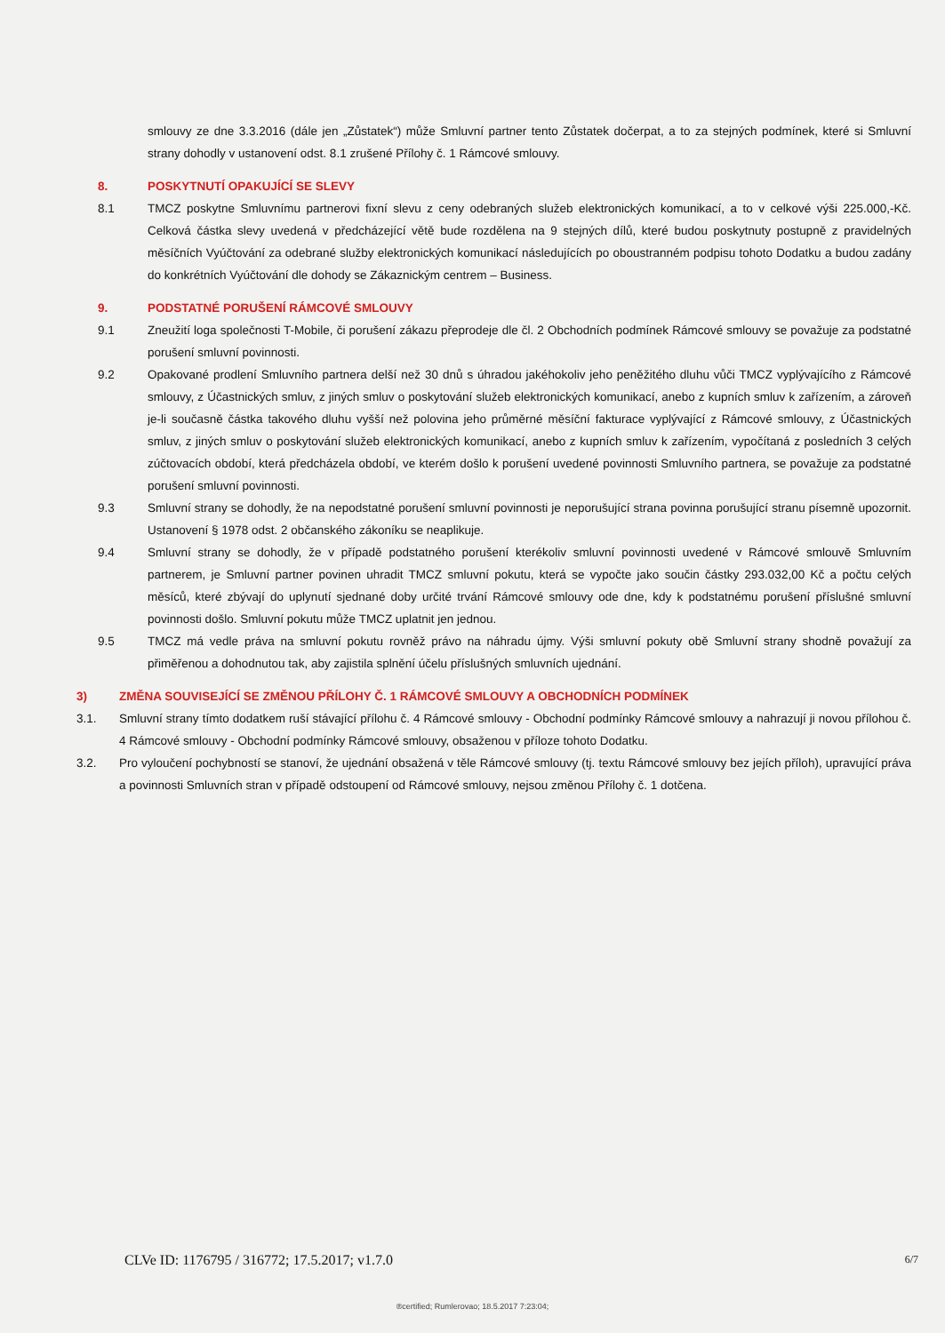smlouvy ze dne 3.3.2016 (dále jen „Zůstatek“) může Smluvní partner tento Zůstatek dočerpat, a to za stejných podmínek, které si Smluvní strany dohodly v ustanovení odst. 8.1 zrušené Přílohy č. 1 Rámcové smlouvy.
8. POSKYTNUTÍ OPAKUJÍCÍ SE SLEVY
8.1 TMCZ poskytne Smluvnímu partnerovi fixní slevu z ceny odebraných služeb elektronických komunikací, a to v celkové výši 225.000,-Kč. Celková částka slevy uvedená v předcházející větě bude rozdělena na 9 stejných dílů, které budou poskytnuty postupně z pravidelných měsíčních Vyúčtování za odebrané služby elektronických komunikací následujících po oboustranném podpisu tohoto Dodatku a budou zadány do konkrétních Vyúčtování dle dohody se Zákaznickým centrem – Business.
9. PODSTATNÉ PORUŠENÍ RÁMCOVÉ SMLOUVY
9.1 Zneužití loga společnosti T-Mobile, či porušení zákazu přeprodeje dle čl. 2 Obchodních podmínek Rámcové smlouvy se považuje za podstatné porušení smluvní povinnosti.
9.2 Opakované prodlení Smluvního partnera delší než 30 dnů s úhradou jakéhokoliv jeho peněžitého dluhu vůči TMCZ vyplývajícího z Rámcové smlouvy, z Účastnických smluv, z jiných smluv o poskytování služeb elektronických komunikací, anebo z kupních smluv k zařízením, a zároveň je-li současně částka takového dluhu vyšší než polovina jeho průměrné měsíční fakturace vyplývající z Rámcové smlouvy, z Účastnických smluv, z jiných smluv o poskytování služeb elektronických komunikací, anebo z kupních smluv k zařízením, vypočítaná z posledních 3 celých zúčtovacích období, která předcházela období, ve kterém došlo k porušení uvedené povinnosti Smluvního partnera, se považuje za podstatné porušení smluvní povinnosti.
9.3 Smluvní strany se dohodly, že na nepodstatné porušení smluvní povinnosti je neporušující strana povinna porušující stranu písemně upozornit. Ustanovení § 1978 odst. 2 občanského zákoníku se neaplikuje.
9.4 Smluvní strany se dohodly, že v případě podstatného porušení kterékoliv smluvní povinnosti uvedené v Rámcové smlouvě Smluvním partnerem, je Smluvní partner povinen uhradit TMCZ smluvní pokutu, která se vypočte jako součin částky 293.032,00 Kč a počtu celých měsíců, které zbývají do uplynutí sjednané doby určité trvání Rámcové smlouvy ode dne, kdy k podstatnému porušení příslušné smluvní povinnosti došlo. Smluvní pokutu může TMCZ uplatnit jen jednou.
9.5 TMCZ má vedle práva na smluvní pokutu rovněž právo na náhradu újmy. Výši smluvní pokuty obě Smluvní strany shodně považují za přiměřenou a dohodnutou tak, aby zajistila splnění účelu příslušných smluvních ujednání.
3) ZMĚNA SOUVISEJÍCÍ SE ZMĚNOU PŘÍLOHY Č. 1 RÁMCOVÉ SMLOUVY A OBCHODNÍCH PODMÍNEK
3.1. Smluvní strany tímto dodatkem ruší stávající přílohu č. 4 Rámcové smlouvy - Obchodní podmínky Rámcové smlouvy a nahrazují ji novou přílohou č. 4 Rámcové smlouvy - Obchodní podmínky Rámcové smlouvy, obsaženou v příloze tohoto Dodatku.
3.2. Pro vyloučení pochybností se stanoví, že ujednání obsažená v těle Rámcové smlouvy (tj. textu Rámcové smlouvy bez jejích příloh), upravující práva a povinnosti Smluvních stran v případě odstoupení od Rámcové smlouvy, nejsou změnou Přílohy č. 1 dotčena.
CLVe ID: 1176795 / 316772; 17.5.2017; v1.7.0 6/7
®certified; Rumlerovao; 18.5.2017 7:23:04;